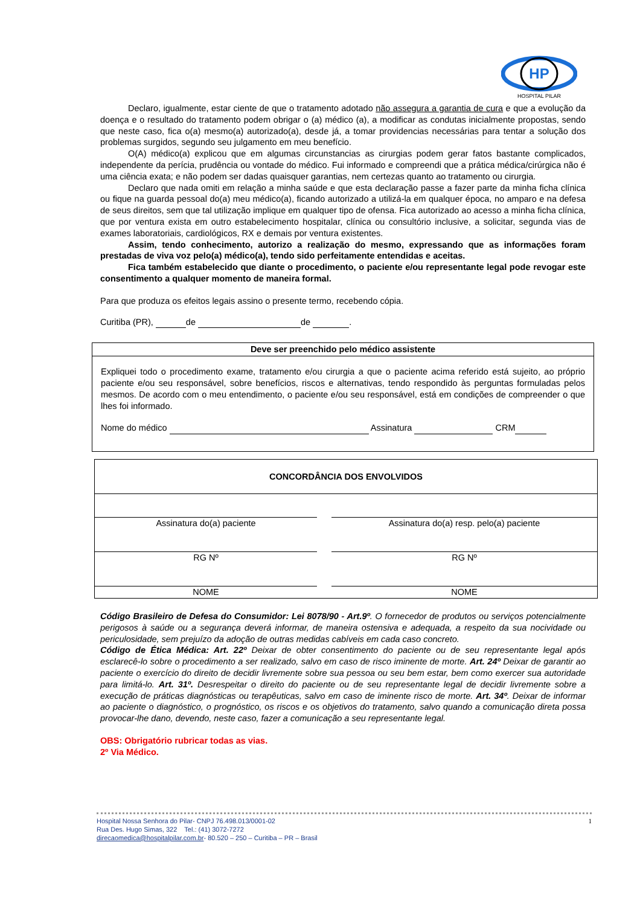HP
HOSPITAL PILAR
Declaro, igualmente, estar ciente de que o tratamento adotado não assegura a garantia de cura e que a evolução da doença e o resultado do tratamento podem obrigar o (a) médico (a), a modificar as condutas inicialmente propostas, sendo que neste caso, fica o(a) mesmo(a) autorizado(a), desde já, a tomar providencias necessárias para tentar a solução dos problemas surgidos, segundo seu julgamento em meu benefício.
O(A) médico(a) explicou que em algumas circunstancias as cirurgias podem gerar fatos bastante complicados, independente da perícia, prudência ou vontade do médico. Fui informado e compreendi que a prática médica/cirúrgica não é uma ciência exata; e não podem ser dadas quaisquer garantias, nem certezas quanto ao tratamento ou cirurgia.
Declaro que nada omiti em relação a minha saúde e que esta declaração passe a fazer parte da minha ficha clínica ou fique na guarda pessoal do(a) meu médico(a), ficando autorizado a utilizá-la em qualquer época, no amparo e na defesa de seus direitos, sem que tal utilização implique em qualquer tipo de ofensa. Fica autorizado ao acesso a minha ficha clínica, que por ventura exista em outro estabelecimento hospitalar, clínica ou consultório inclusive, a solicitar, segunda vias de exames laboratoriais, cardiológicos, RX e demais por ventura existentes.
Assim, tendo conhecimento, autorizo a realização do mesmo, expressando que as informações foram prestadas de viva voz pelo(a) médico(a), tendo sido perfeitamente entendidas e aceitas.
Fica também estabelecido que diante o procedimento, o paciente e/ou representante legal pode revogar este consentimento a qualquer momento de maneira formal.
Para que produza os efeitos legais assino o presente termo, recebendo cópia.
Curitiba (PR), de de .
Deve ser preenchido pelo médico assistente
Expliquei todo o procedimento exame, tratamento e/ou cirurgia a que o paciente acima referido está sujeito, ao próprio paciente e/ou seu responsável, sobre benefícios, riscos e alternativas, tendo respondido às perguntas formuladas pelos mesmos. De acordo com o meu entendimento, o paciente e/ou seu responsável, está em condições de compreender o que lhes foi informado.
Nome do médico Assinatura CRM
| CONCORDÂNCIA DOS ENVOLVIDOS | | |
| Assinatura do(a) paciente | | Assinatura do(a) resp. pelo(a) paciente |
| RG Nº | | RG Nº |
| NOME | | NOME |
Código Brasileiro de Defesa do Consumidor: Lei 8078/90 - Art.9º. O fornecedor de produtos ou serviços potencialmente perigosos à saúde ou a segurança deverá informar, de maneira ostensiva e adequada, a respeito da sua nocividade ou periculosidade, sem prejuízo da adoção de outras medidas cabíveis em cada caso concreto.
Código de Ética Médica: Art. 22º Deixar de obter consentimento do paciente ou de seu representante legal após esclarecê-lo sobre o procedimento a ser realizado, salvo em caso de risco iminente de morte. Art. 24º Deixar de garantir ao paciente o exercício do direito de decidir livremente sobre sua pessoa ou seu bem estar, bem como exercer sua autoridade para limitá-lo. Art. 31º. Desrespeitar o direito do paciente ou de seu representante legal de decidir livremente sobre a execução de práticas diagnósticas ou terapêuticas, salvo em caso de iminente risco de morte. Art. 34º. Deixar de informar ao paciente o diagnóstico, o prognóstico, os riscos e os objetivos do tratamento, salvo quando a comunicação direta possa provocar-lhe dano, devendo, neste caso, fazer a comunicação a seu representante legal.
OBS: Obrigatório rubricar todas as vias.
2º Via Médico.
1 Hospital Nossa Senhora do Pilar- CNPJ 76.498.013/0001-02
Rua Des. Hugo Simas, 322 Tel.: (41) 3072-7272
direcaomedica@hospitalpilar.com.br- 80.520 – 250 – Curitiba – PR – Brasil